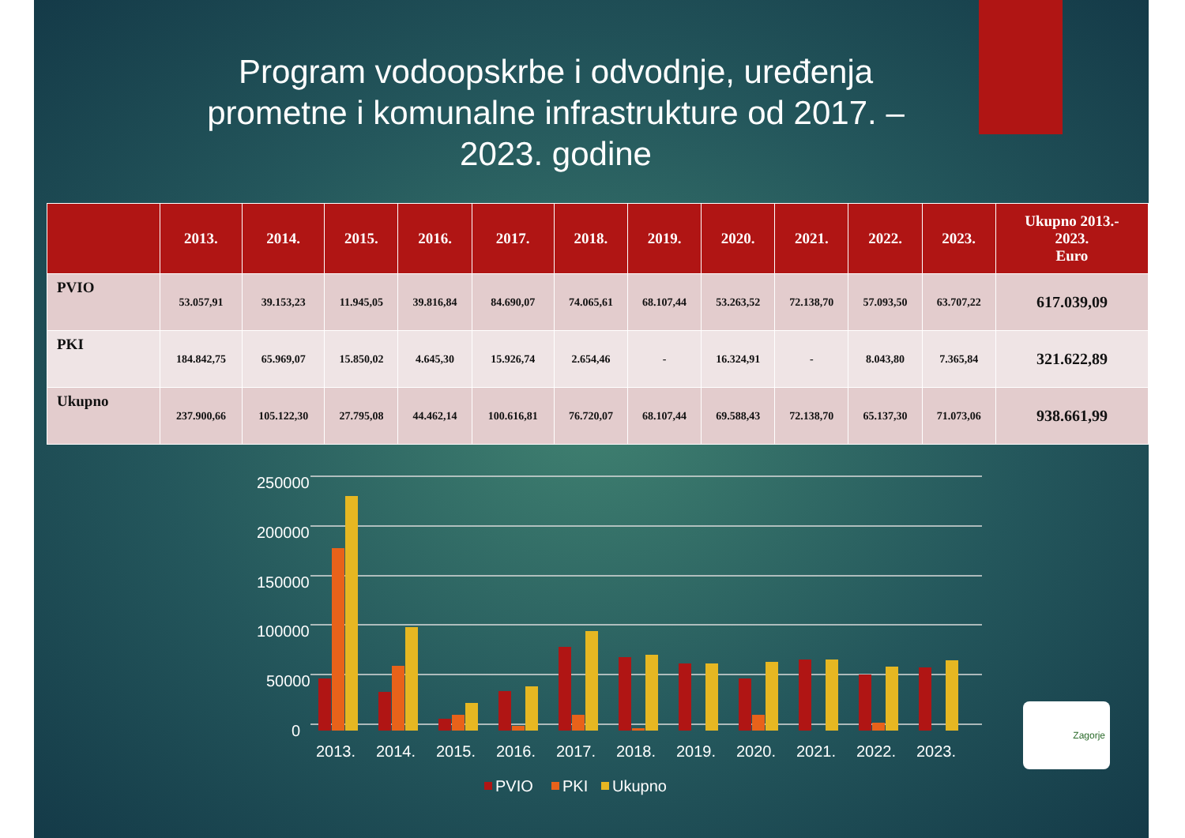Program vodoopskrbe i odvodnje, uređenja prometne i komunalne infrastrukture od 2017. – 2023. godine
| | 2013. | 2014. | 2015. | 2016. | 2017. | 2018. | 2019. | 2020. | 2021. | 2022. | 2023. | Ukupno 2013.- 2023. Euro |
| --- | --- | --- | --- | --- | --- | --- | --- | --- | --- | --- | --- | --- |
| PVIO | 53.057,91 | 39.153,23 | 11.945,05 | 39.816,84 | 84.690,07 | 74.065,61 | 68.107,44 | 53.263,52 | 72.138,70 | 57.093,50 | 63.707,22 | 617.039,09 |
| PKI | 184.842,75 | 65.969,07 | 15.850,02 | 4.645,30 | 15.926,74 | 2.654,46 | - | 16.324,91 | - | 8.043,80 | 7.365,84 | 321.622,89 |
| Ukupno | 237.900,66 | 105.122,30 | 27.795,08 | 44.462,14 | 100.616,81 | 76.720,07 | 68.107,44 | 69.588,43 | 72.138,70 | 65.137,30 | 71.073,06 | 938.661,99 |
250000
200000
150000
100000
50000
0
2013.
2014.
2015.
2016.
2017.
2018.
2019.
2020.
2021.
2022.
2023.
PVIO
PKI
Ukupno
Zagorje